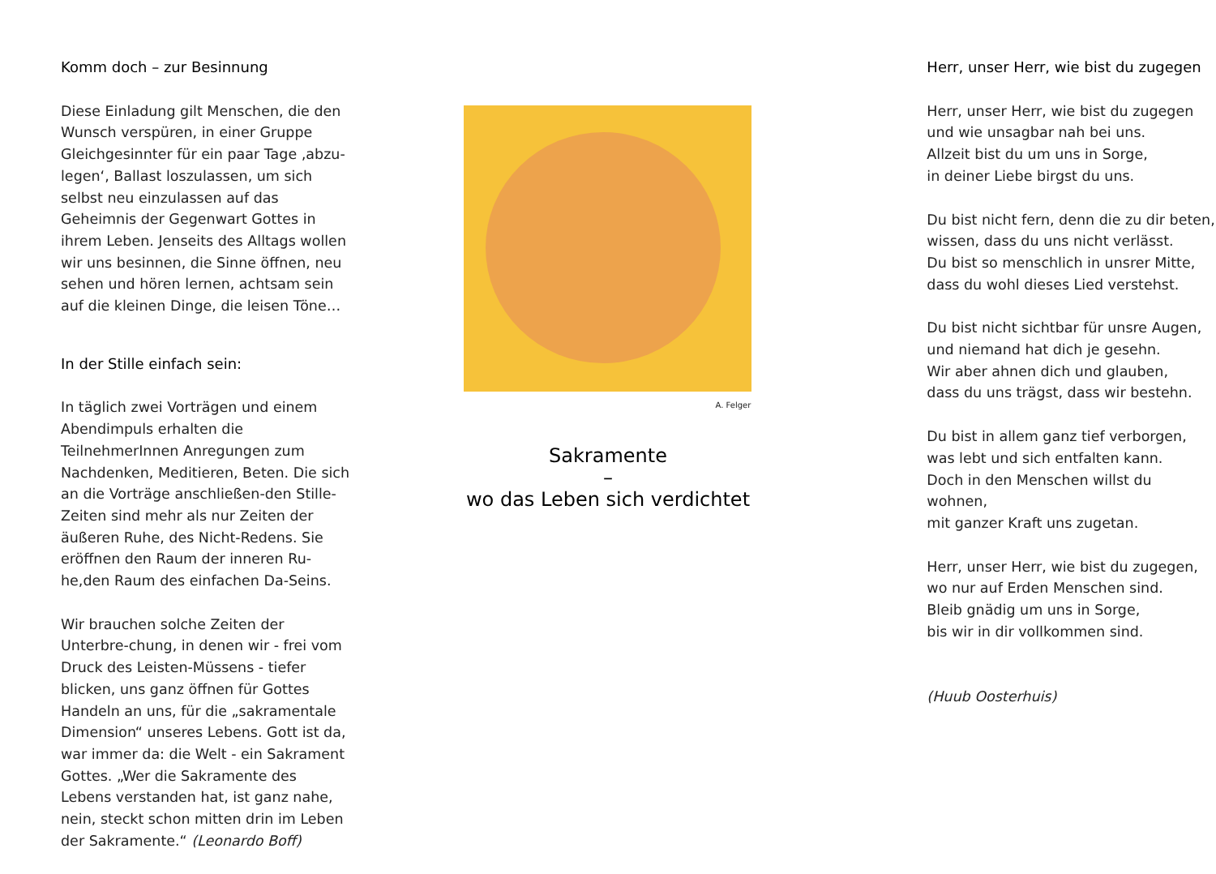Komm doch – zur Besinnung
Diese Einladung gilt Menschen, die den Wunsch verspüren, in einer Gruppe Gleichgesinnter für ein paar Tage ‚abzu-legen‘, Ballast loszulassen, um sich selbst neu einzulassen auf das Geheimnis der Gegenwart Gottes in ihrem Leben. Jenseits des Alltags wollen wir uns besinnen, die Sinne öffnen, neu sehen und hören lernen, achtsam sein auf die kleinen Dinge, die leisen Töne…
In der Stille einfach sein:
In täglich zwei Vorträgen und einem Abendimpuls erhalten die TeilnehmerInnen Anregungen zum Nachdenken, Meditieren, Beten. Die sich an die Vorträge anschließen-den Stille-Zeiten sind mehr als nur Zeiten der äußeren Ruhe, des Nicht-Redens. Sie eröffnen den Raum der inneren Ru-he,den Raum des einfachen Da-Seins.
Wir brauchen solche Zeiten der Unterbre-chung, in denen wir - frei vom Druck des Leisten-Müssens - tiefer blicken, uns ganz öffnen für Gottes Handeln an uns, für die „sakramentale Dimension“ unseres Lebens. Gott ist da, war immer da: die Welt - ein Sakrament Gottes. „Wer die Sakramente des Lebens verstanden hat, ist ganz nahe, nein, steckt schon mitten drin im Leben der Sakramente.“ (Leonardo Boff)
A. Felger
Sakramente
–
wo das Leben sich verdichtet
Herr, unser Herr, wie bist du zugegen
Herr, unser Herr, wie bist du zugegen
und wie unsagbar nah bei uns.
Allzeit bist du um uns in Sorge,
in deiner Liebe birgst du uns.
Du bist nicht fern, denn die zu dir beten,
wissen, dass du uns nicht verlässt.
Du bist so menschlich in unsrer Mitte,
dass du wohl dieses Lied verstehst.
Du bist nicht sichtbar für unsre Augen,
und niemand hat dich je gesehn.
Wir aber ahnen dich und glauben,
dass du uns trägst, dass wir bestehn.
Du bist in allem ganz tief verborgen,
was lebt und sich entfalten kann.
Doch in den Menschen willst du wohnen,
mit ganzer Kraft uns zugetan.
Herr, unser Herr, wie bist du zugegen,
wo nur auf Erden Menschen sind.
Bleib gnädig um uns in Sorge,
bis wir in dir vollkommen sind.
(Huub Oosterhuis)